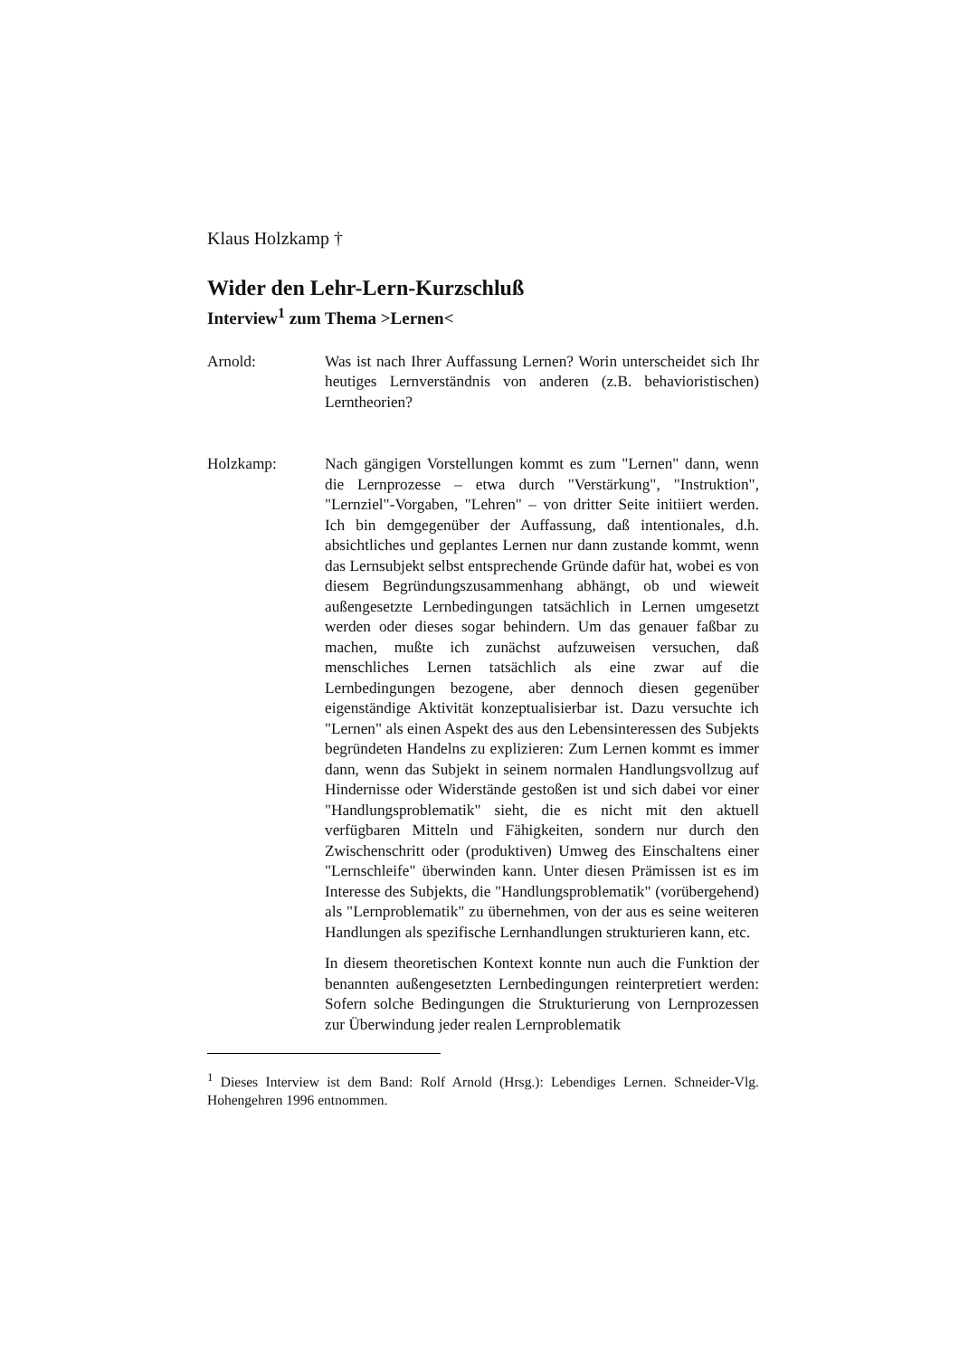Klaus Holzkamp †
Wider den Lehr-Lern-Kurzschluß
Interview<sup>1</sup> zum Thema >Lernen<
Arnold: Was ist nach Ihrer Auffassung Lernen? Worin unterscheidet sich Ihr heutiges Lernverständnis von anderen (z.B. behavioristischen) Lerntheorien?
Holzkamp: Nach gängigen Vorstellungen kommt es zum "Lernen" dann, wenn die Lernprozesse – etwa durch "Verstärkung", "Instruktion", "Lernziel"-Vorgaben, "Lehren" – von dritter Seite initiiert werden. Ich bin demgegenüber der Auffassung, daß intentionales, d.h. absichtliches und geplantes Lernen nur dann zustande kommt, wenn das Lernsubjekt selbst entsprechende Gründe dafür hat, wobei es von diesem Begründungszusammenhang abhängt, ob und wieweit außengesetzte Lernbedingungen tatsächlich in Lernen umgesetzt werden oder dieses sogar behindern. Um das genauer faßbar zu machen, mußte ich zunächst aufzuweisen versuchen, daß menschliches Lernen tatsächlich als eine zwar auf die Lernbedingungen bezogene, aber dennoch diesen gegenüber eigenständige Aktivität konzeptualisierbar ist. Dazu versuchte ich "Lernen" als einen Aspekt des aus den Lebensinteressen des Subjekts begründeten Handelns zu explizieren: Zum Lernen kommt es immer dann, wenn das Subjekt in seinem normalen Handlungsvollzug auf Hindernisse oder Widerstände gestoßen ist und sich dabei vor einer "Handlungsproblematik" sieht, die es nicht mit den aktuell verfügbaren Mitteln und Fähigkeiten, sondern nur durch den Zwischenschritt oder (produktiven) Umweg des Einschaltens einer "Lernschleife" überwinden kann. Unter diesen Prämissen ist es im Interesse des Subjekts, die "Handlungsproblematik" (vorübergehend) als "Lernproblematik" zu übernehmen, von der aus es seine weiteren Handlungen als spezifische Lernhandlungen strukturieren kann, etc.
In diesem theoretischen Kontext konnte nun auch die Funktion der benannten außengesetzten Lernbedingungen reinterpretiert werden: Sofern solche Bedingungen die Strukturierung von Lernprozessen zur Überwindung jeder realen Lernproblematik
<sup>1</sup> Dieses Interview ist dem Band: Rolf Arnold (Hrsg.): Lebendiges Lernen. Schneider-Vlg. Hohengehren 1996 entnommen.